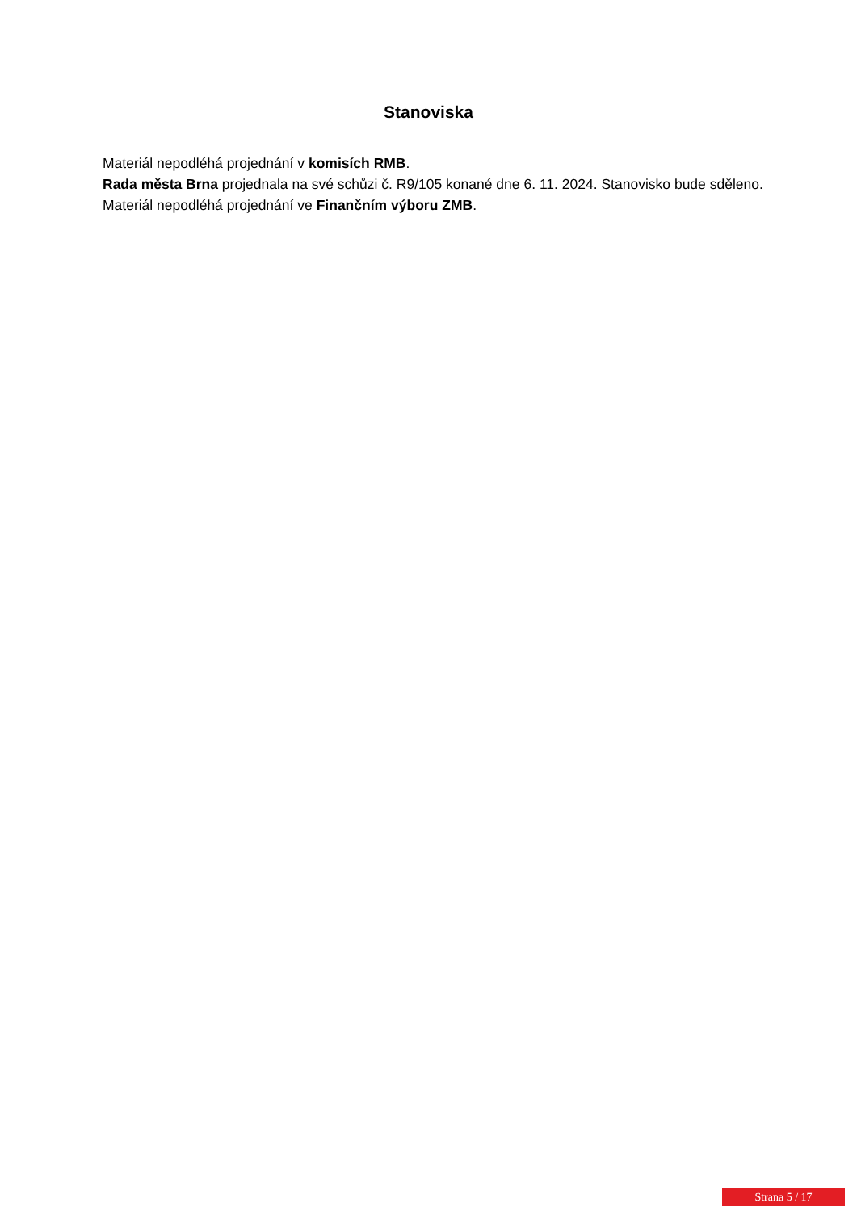Stanoviska
Materiál nepodléhá projednání v komisích RMB.
Rada města Brna projednala na své schůzi č. R9/105 konané dne 6. 11. 2024. Stanovisko bude sděleno.
Materiál nepodléhá projednání ve Finančním výboru ZMB.
Strana 5 / 17